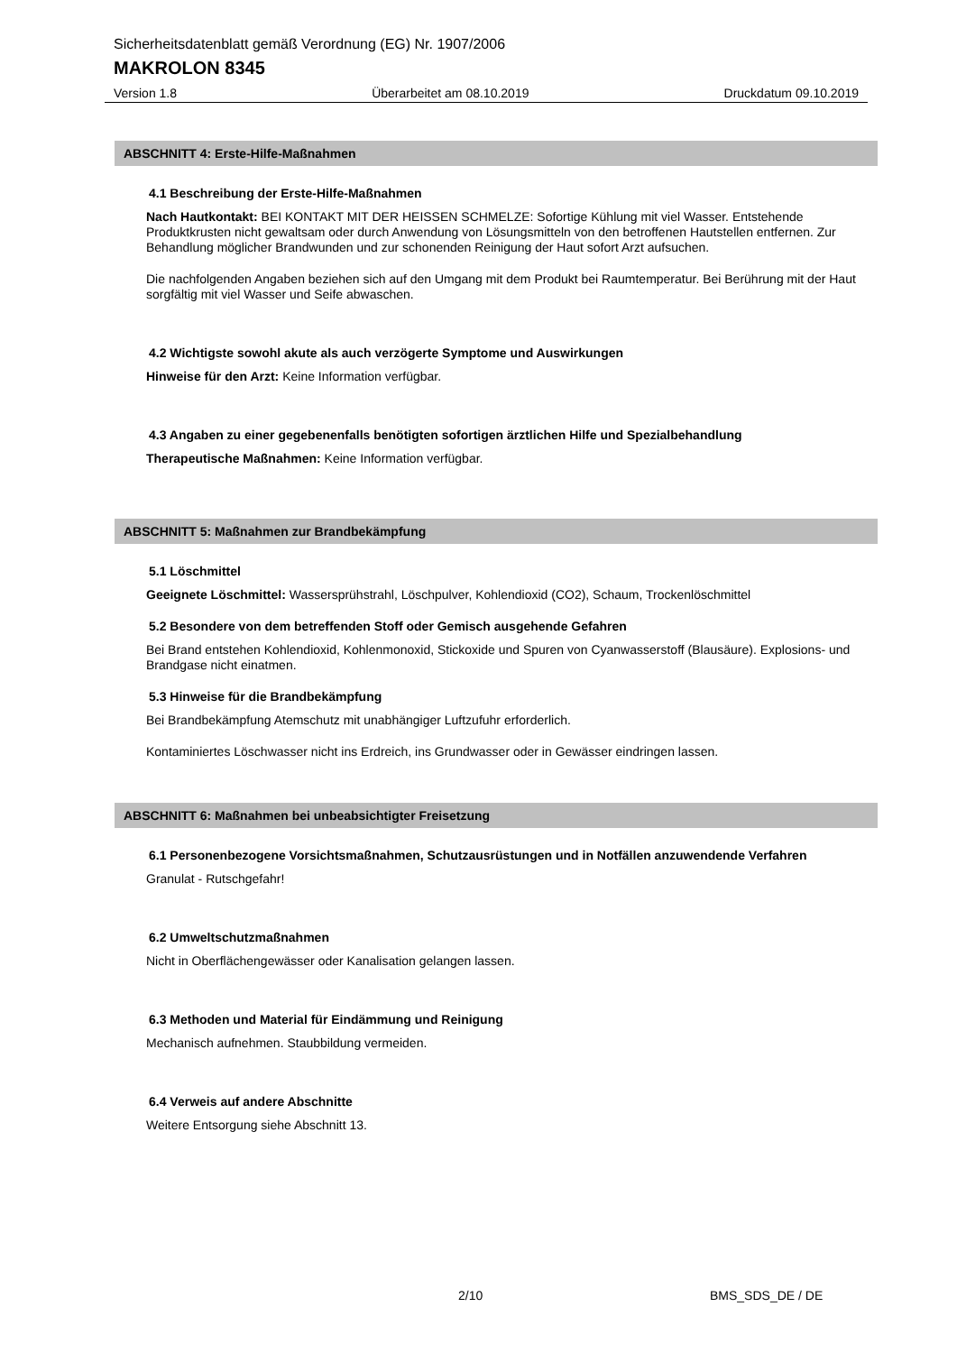Sicherheitsdatenblatt gemäß Verordnung (EG) Nr. 1907/2006
MAKROLON 8345
Version 1.8 Überarbeitet am 08.10.2019 Druckdatum 09.10.2019
ABSCHNITT 4: Erste-Hilfe-Maßnahmen
4.1 Beschreibung der Erste-Hilfe-Maßnahmen
Nach Hautkontakt: BEI KONTAKT MIT DER HEISSEN SCHMELZE: Sofortige Kühlung mit viel Wasser. Entstehende Produktkrusten nicht gewaltsam oder durch Anwendung von Lösungsmitteln von den betroffenen Hautstellen entfernen. Zur Behandlung möglicher Brandwunden und zur schonenden Reinigung der Haut sofort Arzt aufsuchen.
Die nachfolgenden Angaben beziehen sich auf den Umgang mit dem Produkt bei Raumtemperatur. Bei Berührung mit der Haut sorgfältig mit viel Wasser und Seife abwaschen.
4.2 Wichtigste sowohl akute als auch verzögerte Symptome und Auswirkungen
Hinweise für den Arzt: Keine Information verfügbar.
4.3 Angaben zu einer gegebenenfalls benötigten sofortigen ärztlichen Hilfe und Spezialbehandlung
Therapeutische Maßnahmen: Keine Information verfügbar.
ABSCHNITT 5: Maßnahmen zur Brandbekämpfung
5.1 Löschmittel
Geeignete Löschmittel: Wassersprühstrahl, Löschpulver, Kohlendioxid (CO2), Schaum, Trockenlöschmittel
5.2 Besondere von dem betreffenden Stoff oder Gemisch ausgehende Gefahren
Bei Brand entstehen Kohlendioxid, Kohlenmonoxid, Stickoxide und Spuren von Cyanwasserstoff (Blausäure). Explosions- und Brandgase nicht einatmen.
5.3 Hinweise für die Brandbekämpfung
Bei Brandbekämpfung Atemschutz mit unabhängiger Luftzufuhr erforderlich.
Kontaminiertes Löschwasser nicht ins Erdreich, ins Grundwasser oder in Gewässer eindringen lassen.
ABSCHNITT 6: Maßnahmen bei unbeabsichtigter Freisetzung
6.1 Personenbezogene Vorsichtsmaßnahmen, Schutzausrüstungen und in Notfällen anzuwendende Verfahren
Granulat - Rutschgefahr!
6.2 Umweltschutzmaßnahmen
Nicht in Oberflächengewässer oder Kanalisation gelangen lassen.
6.3 Methoden und Material für Eindämmung und Reinigung
Mechanisch aufnehmen. Staubbildung vermeiden.
6.4 Verweis auf andere Abschnitte
Weitere Entsorgung siehe Abschnitt 13.
2/10 BMS_SDS_DE / DE